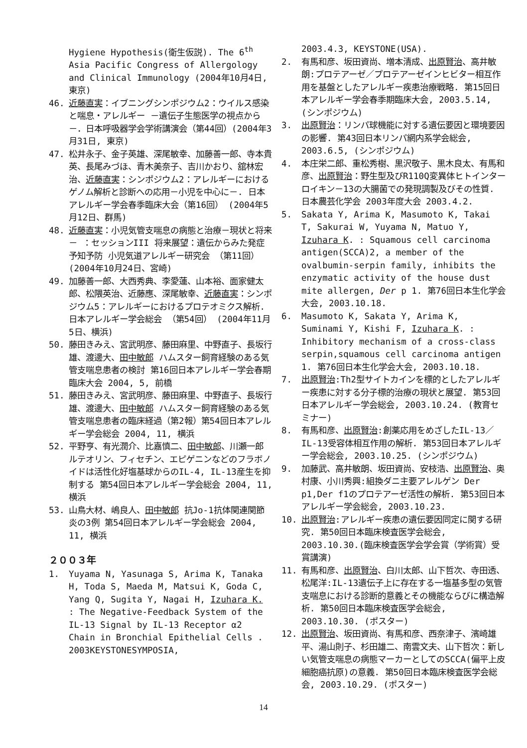Hygiene Hypothesis(衛生仮説). The 6<sup>th</sup> Asia Pacific Congress of Allergology and Clinical Immunology (2004年10月4日, 東京)
46. 近藤直実：イブニングシンポジウム2：ウイルス感染と喘息・アレルギー －遺伝子生態医学の視点から－．日本呼吸器学会学術講演会（第44回）(2004年3月31日, 東京)
47. 松井永子、金子英雄、深尾敏幸、加藤善一郎、寺本貴英、長尾みづほ、青木美奈子、吉川かおり、舘林宏治、近藤直実：シンポジウム2：アレルギーにおけるゲノム解析と診断への応用－小児を中心に－. 日本アレルギー学会春季臨床大会（第16回） (2004年5月12日、群馬)
48. 近藤直実：小児気管支喘息の病態と治療－現状と将来－ ：セッションIII 将来展望：遺伝からみた発症予知予防 小児気道アレルギー研究会 （第11回）(2004年10月24日、宮崎)
49. 加藤善一郎、大西秀典、李愛蓮、山本裕、面家健太郎、松隈英治、近藤應、深尾敏幸、近藤直実：シンポジウム5：アレルギーにおけるプロテオミクス解析. 日本アレルギー学会総会 （第54回） (2004年11月5日、横浜)
50. 藤田きみえ、宮武明彦、藤田麻里、中野直子、長坂行雄、渡邊大、田中敏郎 ハムスター飼育経験のある気管支喘息患者の検討 第16回日本アレルギー学会春期臨床大会 2004, 5, 前橋
51. 藤田きみえ、宮武明彦、藤田麻里、中野直子、長坂行雄、渡邊大、田中敏郎 ハムスター飼育経験のある気管支喘息患者の臨床経過（第2報）第54回日本アレルギー学会総会 2004, 11, 横浜
52. 平野亨、有光潤介、比嘉慎二、田中敏郎、川瀬一郎 ルテオリン、フィセチン、エピゲニンなどのフラボノイドは活性化好塩基球からのIL-4, IL-13産生を抑制する 第54回日本アレルギー学会総会 2004, 11, 横浜
53. 山鳥大材、嶋良人、田中敏郎 抗Jo-1抗体関連関節炎の3例 第54回日本アレルギー学会総会 2004, 11, 横浜
２００３年
1. Yuyama N, Yasunaga S, Arima K, Tanaka H, Toda S, Maeda M, Matsui K, Goda C, Yang Q, Sugita Y, Nagai H, Izuhara K. : The Negative-Feedback System of the IL-13 Signal by IL-13 Receptor α2 Chain in Bronchial Epithelial Cells . 2003KEYSTONESYMPOSIA,
2003.4.3, KEYSTONE(USA).
2. 有馬和彦、坂田資尚、増本清成、出原賢治、高井敏朗:プロテアーゼ／プロテアーゼインヒビター相互作用を基盤としたアレルギー疾患治療戦略. 第15回日本アレルギー学会春季期臨床大会, 2003.5.14, (シンポジウム)
3. 出原賢治：リンパ球機能に対する遺伝要因と環境要因の影響. 第43回日本リンパ網内系学会総会, 2003.6.5, (シンポジウム)
4. 本庄栄二郎、重松秀樹、黒沢敬子、黒木良太、有馬和彦、出原賢治：野生型及びR110Q変異体ヒトインターロイキン－13の大腸菌での発現調製及びその性質. 日本農芸化学会 2003年度大会 2003.4.2.
5. Sakata Y, Arima K, Masumoto K, Takai T, Sakurai W, Yuyama N, Matuo Y, Izuhara K. : Squamous cell carcinoma antigen(SCCA)2, a member of the ovalbumin-serpin family, inhibits the enzymatic activity of the house dust mite allergen, Der p 1. 第76回日本生化学会大会, 2003.10.18.
6. Masumoto K, Sakata Y, Arima K, Suminami Y, Kishi F, Izuhara K. : Inhibitory mechanism of a cross-class serpin,squamous cell carcinoma antigen 1. 第76回日本生化学会大会, 2003.10.18.
7. 出原賢治:Th2型サイトカインを標的としたアレルギー疾患に対する分子標的治療の現状と展望. 第53回日本アレルギー学会総会, 2003.10.24. (教育セミナー)
8. 有馬和彦、出原賢治:創薬応用をめざしたIL-13／IL-13受容体相互作用の解析. 第53回日本アレルギー学会総会, 2003.10.25. (シンポジウム)
9. 加藤武、高井敏朗、坂田資尚、安枝浩、出原賢治、奥村康、小川秀興:組換ダニ主要アレルゲン Der p1,Der f1のプロテアーゼ活性の解析. 第53回日本アレルギー学会総会, 2003.10.23.
10. 出原賢治:アレルギー疾患の遺伝要因同定に関する研究. 第50回日本臨床検査医学会総会, 2003.10.30.(臨床検査医学会学会賞（学術賞）受賞講演)
11. 有馬和彦、出原賢治、白川太郎、山下哲次、寺田透、松尾洋:IL-13遺伝子上に存在する一塩基多型の気管支喘息における診断的意義とその機能ならびに構造解析. 第50回日本臨床検査医学会総会, 2003.10.30. (ポスター)
12. 出原賢治、坂田資尚、有馬和彦、西奈津子、濱崎雄平、湯山則子、杉田雄二、南雲文夫、山下哲次：新しい気管支喘息の病態マーカーとしてのSCCA(偏平上皮細胞癌抗原)の意義. 第50回日本臨床検査医学会総会, 2003.10.29. (ポスター)
14